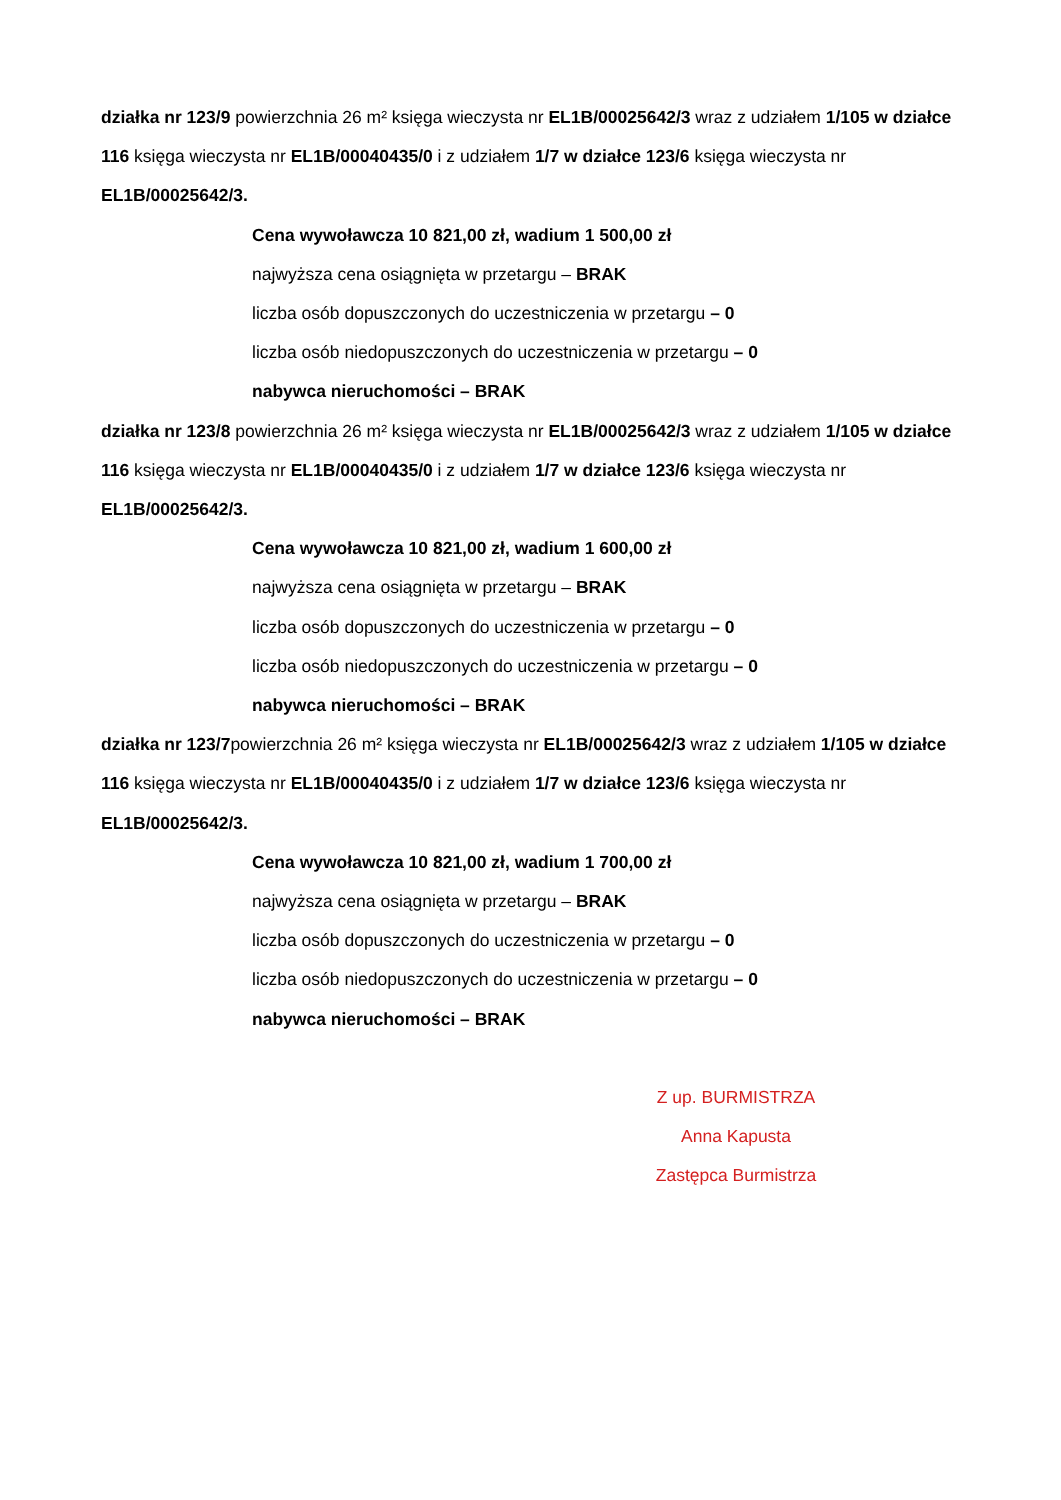działka nr 123/9 powierzchnia 26 m² księga wieczysta nr EL1B/00025642/3 wraz z udziałem 1/105 w działce 116 księga wieczysta nr EL1B/00040435/0 i z udziałem 1/7 w działce 123/6 księga wieczysta nr EL1B/00025642/3.
Cena wywoławcza 10 821,00 zł, wadium 1 500,00 zł
najwyższa cena osiągnięta w przetargu – BRAK
liczba osób dopuszczonych do uczestniczenia w przetargu – 0
liczba osób niedopuszczonych do uczestniczenia w przetargu – 0
nabywca nieruchomości – BRAK
działka nr 123/8 powierzchnia 26 m² księga wieczysta nr EL1B/00025642/3 wraz z udziałem 1/105 w działce 116 księga wieczysta nr EL1B/00040435/0 i z udziałem 1/7 w działce 123/6 księga wieczysta nr EL1B/00025642/3.
Cena wywoławcza 10 821,00 zł, wadium 1 600,00 zł
najwyższa cena osiągnięta w przetargu – BRAK
liczba osób dopuszczonych do uczestniczenia w przetargu – 0
liczba osób niedopuszczonych do uczestniczenia w przetargu – 0
nabywca nieruchomości – BRAK
działka nr 123/7powierzchnia 26 m² księga wieczysta nr EL1B/00025642/3 wraz z udziałem 1/105 w działce 116 księga wieczysta nr EL1B/00040435/0 i z udziałem 1/7 w działce 123/6 księga wieczysta nr EL1B/00025642/3.
Cena wywoławcza 10 821,00 zł, wadium 1 700,00 zł
najwyższa cena osiągnięta w przetargu – BRAK
liczba osób dopuszczonych do uczestniczenia w przetargu – 0
liczba osób niedopuszczonych do uczestniczenia w przetargu – 0
nabywca nieruchomości – BRAK
Z up. BURMISTRZA
Anna Kapusta
Zastępca Burmistrza